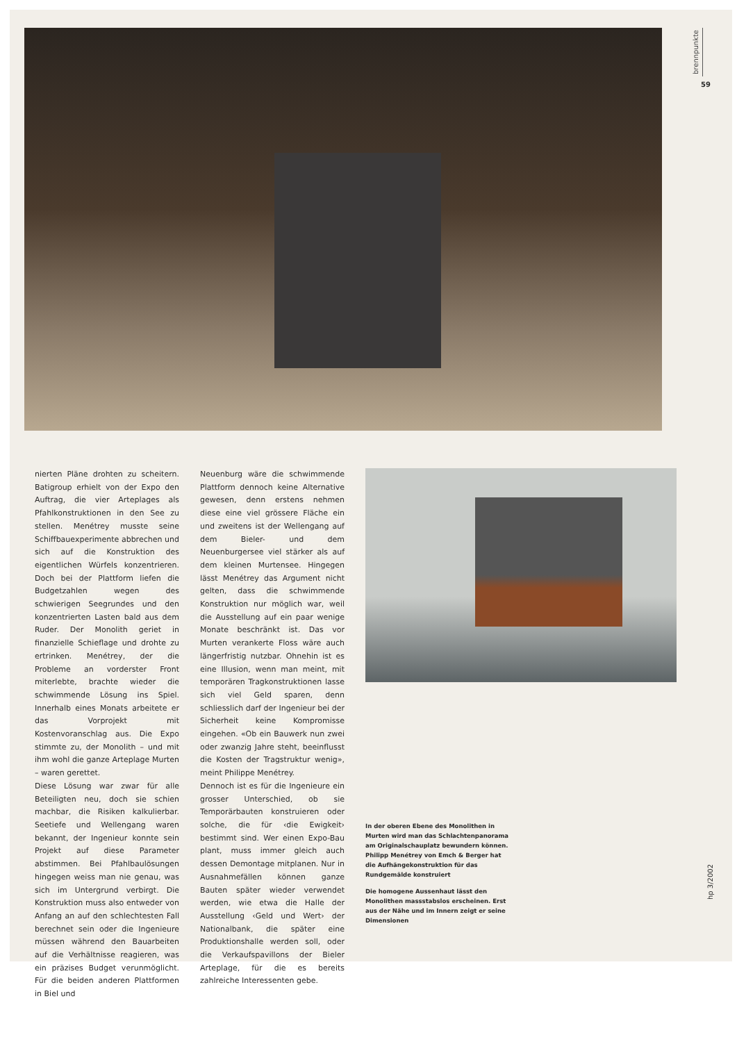brennpunkte
59
nierten Pläne drohten zu scheitern. Batigroup erhielt von der Expo den Auftrag, die vier Arteplages als Pfahlkonstruktionen in den See zu stellen. Menétrey musste seine Schiffbauexperimente abbrechen und sich auf die Konstruktion des eigentlichen Würfels konzentrieren. Doch bei der Plattform liefen die Budgetzahlen wegen des schwierigen Seegrundes und den konzentrierten Lasten bald aus dem Ruder. Der Monolith geriet in finanzielle Schieflage und drohte zu ertrinken. Menétrey, der die Probleme an vorderster Front miterlebte, brachte wieder die schwimmende Lösung ins Spiel. Innerhalb eines Monats arbeitete er das Vorprojekt mit Kostenvoranschlag aus. Die Expo stimmte zu, der Monolith – und mit ihm wohl die ganze Arteplage Murten – waren gerettet.
Diese Lösung war zwar für alle Beteiligten neu, doch sie schien machbar, die Risiken kalkulierbar. Seetiefe und Wellengang waren bekannt, der Ingenieur konnte sein Projekt auf diese Parameter abstimmen. Bei Pfahlbaulösungen hingegen weiss man nie genau, was sich im Untergrund verbirgt. Die Konstruktion muss also entweder von Anfang an auf den schlechtesten Fall berechnet sein oder die Ingenieure müssen während den Bauarbeiten auf die Verhältnisse reagieren, was ein präzises Budget verunmöglicht. Für die beiden anderen Plattformen in Biel und
Neuenburg wäre die schwimmende Plattform dennoch keine Alternative gewesen, denn erstens nehmen diese eine viel grössere Fläche ein und zweitens ist der Wellengang auf dem Bieler- und dem Neuenburgersee viel stärker als auf dem kleinen Murtensee. Hingegen lässt Menétrey das Argument nicht gelten, dass die schwimmende Konstruktion nur möglich war, weil die Ausstellung auf ein paar wenige Monate beschränkt ist. Das vor Murten verankerte Floss wäre auch längerfristig nutzbar. Ohnehin ist es eine Illusion, wenn man meint, mit temporären Tragkonstruktionen lasse sich viel Geld sparen, denn schliesslich darf der Ingenieur bei der Sicherheit keine Kompromisse eingehen. «Ob ein Bauwerk nun zwei oder zwanzig Jahre steht, beeinflusst die Kosten der Tragstruktur wenig», meint Philippe Menétrey.
Dennoch ist es für die Ingenieure ein grosser Unterschied, ob sie Temporärbauten konstruieren oder solche, die für ‹die Ewigkeit› bestimmt sind. Wer einen Expo-Bau plant, muss immer gleich auch dessen Demontage mitplanen. Nur in Ausnahmefällen können ganze Bauten später wieder verwendet werden, wie etwa die Halle der Ausstellung ‹Geld und Wert› der Nationalbank, die später eine Produktionshalle werden soll, oder die Verkaufspavillons der Bieler Arteplage, für die es bereits zahlreiche Interessenten gebe.
In der oberen Ebene des Monolithen in Murten wird man das Schlachtenpanorama am Originalschauplatz bewundern können. Philipp Menétrey von Emch & Berger hat die Aufhängekonstruktion für das Rundgemälde konstruiert
Die homogene Aussenhaut lässt den Monolithen massstabslos erscheinen. Erst aus der Nähe und im Innern zeigt er seine Dimensionen
hp 3/2002